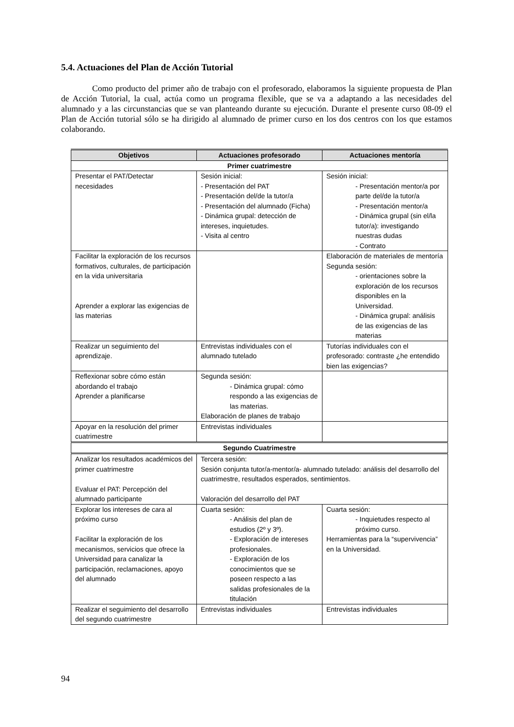5.4. Actuaciones del Plan de Acción Tutorial
Como producto del primer año de trabajo con el profesorado, elaboramos la siguiente propuesta de Plan de Acción Tutorial, la cual, actúa como un programa flexible, que se va a adaptando a las necesidades del alumnado y a las circunstancias que se van planteando durante su ejecución. Durante el presente curso 08-09 el Plan de Acción tutorial sólo se ha dirigido al alumnado de primer curso en los dos centros con los que estamos colaborando.
| Objetivos | Actuaciones profesorado | Actuaciones mentoría |
| --- | --- | --- |
| Primer cuatrimestre | | |
| Presentar el PAT/Detectar necesidades | Sesión inicial: - Presentación del PAT - Presentación del/de la tutor/a - Presentación del alumnado (Ficha) - Dinámica grupal: detección de intereses, inquietudes. - Visita al centro | Sesión inicial: - Presentación mentor/a por parte del/de la tutor/a - Presentación mentor/a - Dinámica grupal (sin el/la tutor/a): investigando nuestras dudas - Contrato |
| Facilitar la exploración de los recursos formativos, culturales, de participación en la vida universitaria Aprender a explorar las exigencias de las materias | | Elaboración de materiales de mentoría Segunda sesión: - orientaciones sobre la exploración de los recursos disponibles en la Universidad. - Dinámica grupal: análisis de las exigencias de las materias |
| Realizar un seguimiento del aprendizaje. | Entrevistas individuales con el alumnado tutelado | Tutorías individuales con el profesorado: contraste ¿he entendido bien las exigencias? |
| Reflexionar sobre cómo están abordando el trabajo Aprender a planificarse | Segunda sesión: - Dinámica grupal: cómo respondo a las exigencias de las materias. Elaboración de planes de trabajo | |
| Apoyar en la resolución del primer cuatrimestre | Entrevistas individuales | |
| Segundo Cuatrimestre | | |
| Analizar los resultados académicos del primer cuatrimestre Evaluar el PAT: Percepción del alumnado participante | Tercera sesión: Sesión conjunta tutor/a-mentor/a- alumnado tutelado: análisis del desarrollo del cuatrimestre, resultados esperados, sentimientos. Valoración del desarrollo del PAT | |
| Explorar los intereses de cara al próximo curso Facilitar la exploración de los mecanismos, servicios que ofrece la Universidad para canalizar la participación, reclamaciones, apoyo del alumnado | Cuarta sesión: - Análisis del plan de estudios (2º y 3º). - Exploración de intereses profesionales. - Exploración de los conocimientos que se poseen respecto a las salidas profesionales de la titulación | Cuarta sesión: - Inquietudes respecto al próximo curso. Herramientas para la “supervivencia” en la Universidad. |
| Realizar el seguimiento del desarrollo del segundo cuatrimestre | Entrevistas individuales | Entrevistas individuales |
94